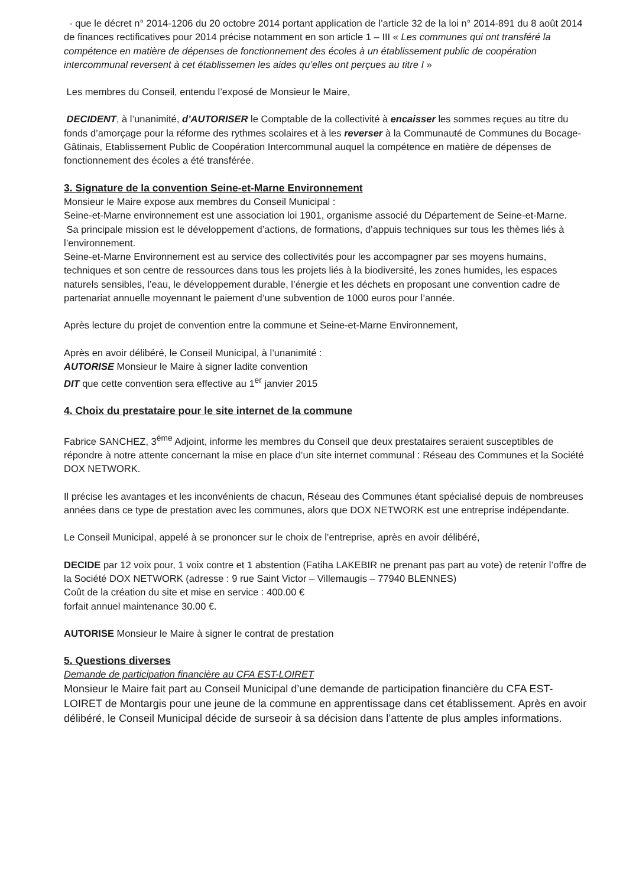- que le décret n° 2014-1206 du 20 octobre 2014 portant application de l’article 32 de la loi n° 2014-891 du 8 août 2014 de finances rectificatives pour 2014 précise notamment en son article 1 – III « Les communes qui ont transféré la compétence en matière de dépenses de fonctionnement des écoles à un établissement public de coopération intercommunal reversent à cet établissemen les aides qu’elles ont perçues au titre I »
Les membres du Conseil, entendu l’exposé de Monsieur le Maire,
DECIDENT, à l’unanimité, d’AUTORISER le Comptable de la collectivité à encaisser les sommes reçues au titre du fonds d’amorçage pour la réforme des rythmes scolaires et à les reverser à la Communauté de Communes du Bocage-Gâtinais, Etablissement Public de Coopération Intercommunal auquel la compétence en matière de dépenses de fonctionnement des écoles a été transférée.
3. Signature de la convention Seine-et-Marne Environnement
Monsieur le Maire expose aux membres du Conseil Municipal :
Seine-et-Marne environnement est une association loi 1901, organisme associé du Département de Seine-et-Marne.
Sa principale mission est le développement d’actions, de formations, d’appuis techniques sur tous les thèmes liés à l’environnement.
Seine-et-Marne Environnement est au service des collectivités pour les accompagner par ses moyens humains, techniques et son centre de ressources dans tous les projets liés à la biodiversité, les zones humides, les espaces naturels sensibles, l’eau, le développement durable, l’énergie et les déchets en proposant une convention cadre de partenariat annuelle moyennant le paiement d’une subvention de 1000 euros pour l’année.
Après lecture du projet de convention entre la commune et Seine-et-Marne Environnement,
Après en avoir délibéré, le Conseil Municipal, à l’unanimité :
AUTORISE Monsieur le Maire à signer ladite convention
DIT que cette convention sera effective au 1<sup>er</sup> janvier 2015
4. Choix du prestataire pour le site internet de la commune
Fabrice SANCHEZ, 3<sup>ème</sup> Adjoint, informe les membres du Conseil que deux prestataires seraient susceptibles de répondre à notre attente concernant la mise en place d’un site internet communal : Réseau des Communes et la Société DOX NETWORK.
Il précise les avantages et les inconvénients de chacun, Réseau des Communes étant spécialisé depuis de nombreuses années dans ce type de prestation avec les communes, alors que DOX NETWORK est une entreprise indépendante.
Le Conseil Municipal, appelé à se prononcer sur le choix de l’entreprise, après en avoir délibéré,
DECIDE par 12 voix pour, 1 voix contre et 1 abstention (Fatiha LAKEBIR ne prenant pas part au vote) de retenir l’offre de la Société DOX NETWORK (adresse : 9 rue Saint Victor – Villemaugis – 77940 BLENNES)
Coût de la création du site et mise en service : 400.00 €
forfait annuel maintenance 30.00 €.
AUTORISE Monsieur le Maire à signer le contrat de prestation
5. Questions diverses
Demande de participation financière au CFA EST-LOIRET
Monsieur le Maire fait part au Conseil Municipal d’une demande de participation financière du CFA EST-LOIRET de Montargis pour une jeune de la commune en apprentissage dans cet établissement. Après en avoir délibéré, le Conseil Municipal décide de surseoir à sa décision dans l’attente de plus amples informations.